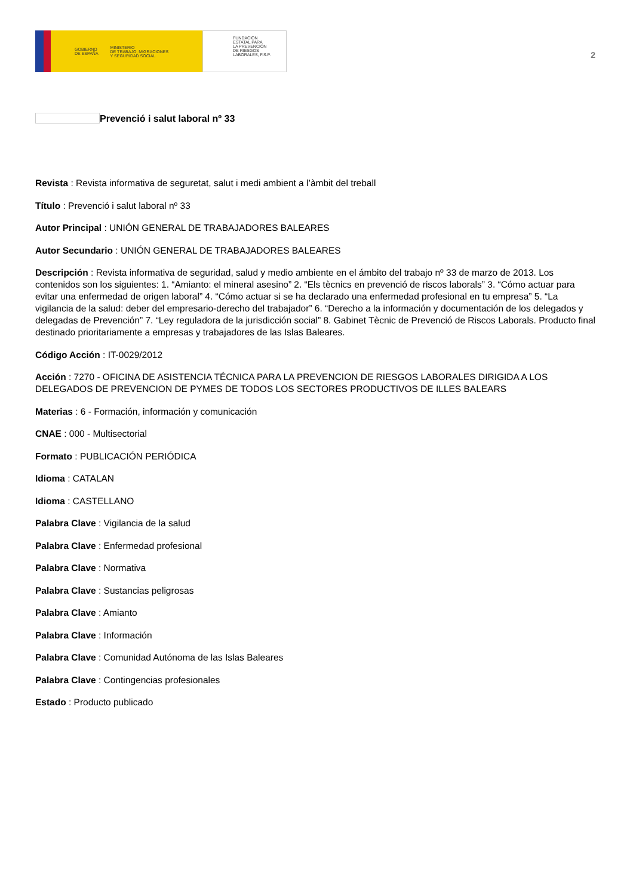GOBIERNO
DE ESPAÑA MINISTERIO
DE TRABAJO, MIGRACIONES
Y SEGURIDAD SOCIAL
FUNDACIÓN
ESTATAL PARA
LA PREVENCIÓN
DE RIESGOS
LABORALES, F.S.P.
2
Prevenció i salut laboral nº 33
Revista : Revista informativa de seguretat, salut i medi ambient a l’àmbit del treball
Título : Prevenció i salut laboral nº 33
Autor Principal : UNIÓN GENERAL DE TRABAJADORES BALEARES
Autor Secundario : UNIÓN GENERAL DE TRABAJADORES BALEARES
Descripción : Revista informativa de seguridad, salud y medio ambiente en el ámbito del trabajo nº 33 de marzo de 2013. Los contenidos son los siguientes: 1. “Amianto: el mineral asesino” 2. “Els tècnics en prevenció de riscos laborals” 3. “Cómo actuar para evitar una enfermedad de origen laboral” 4. “Cómo actuar si se ha declarado una enfermedad profesional en tu empresa” 5. “La vigilancia de la salud: deber del empresario-derecho del trabajador” 6. “Derecho a la información y documentación de los delegados y delegadas de Prevención” 7. “Ley reguladora de la jurisdicción social” 8. Gabinet Tècnic de Prevenció de Riscos Laborals. Producto final destinado prioritariamente a empresas y trabajadores de las Islas Baleares.
Código Acción : IT-0029/2012
Acción : 7270 - OFICINA DE ASISTENCIA TÉCNICA PARA LA PREVENCION DE RIESGOS LABORALES DIRIGIDA A LOS DELEGADOS DE PREVENCION DE PYMES DE TODOS LOS SECTORES PRODUCTIVOS DE ILLES BALEARS
Materias : 6 - Formación, información y comunicación
CNAE : 000 - Multisectorial
Formato : PUBLICACIÓN PERIÓDICA
Idioma : CATALAN
Idioma : CASTELLANO
Palabra Clave : Vigilancia de la salud
Palabra Clave : Enfermedad profesional
Palabra Clave : Normativa
Palabra Clave : Sustancias peligrosas
Palabra Clave : Amianto
Palabra Clave : Información
Palabra Clave : Comunidad Autónoma de las Islas Baleares
Palabra Clave : Contingencias profesionales
Estado : Producto publicado